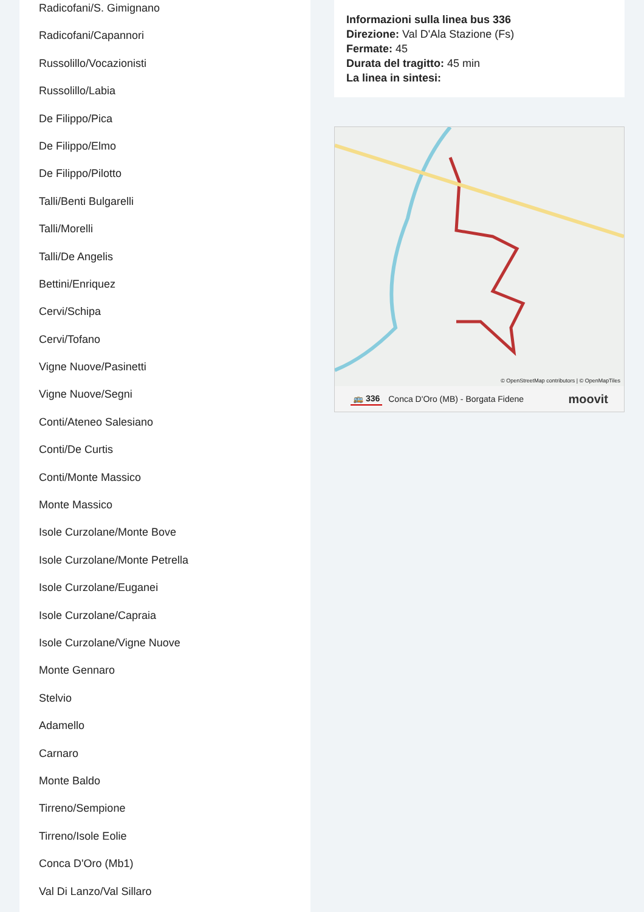Radicofani/S. Gimignano
Radicofani/Capannori
Russolillo/Vocazionisti
Russolillo/Labia
De Filippo/Pica
De Filippo/Elmo
De Filippo/Pilotto
Talli/Benti Bulgarelli
Talli/Morelli
Talli/De Angelis
Bettini/Enriquez
Cervi/Schipa
Cervi/Tofano
Vigne Nuove/Pasinetti
Vigne Nuove/Segni
Conti/Ateneo Salesiano
Conti/De Curtis
Conti/Monte Massico
Monte Massico
Isole Curzolane/Monte Bove
Isole Curzolane/Monte Petrella
Isole Curzolane/Euganei
Isole Curzolane/Capraia
Isole Curzolane/Vigne Nuove
Monte Gennaro
Stelvio
Adamello
Carnaro
Monte Baldo
Tirreno/Sempione
Tirreno/Isole Eolie
Conca D'Oro (Mb1)
Val Di Lanzo/Val Sillaro
Informazioni sulla linea bus 336
Direzione: Val D'Ala Stazione (Fs)
Fermate: 45
Durata del tragitto: 45 min
La linea in sintesi:
© OpenStreetMap contributors | © OpenMapTiles
🚌 336 Conca D'Oro (MB) - Borgata Fidene moovit